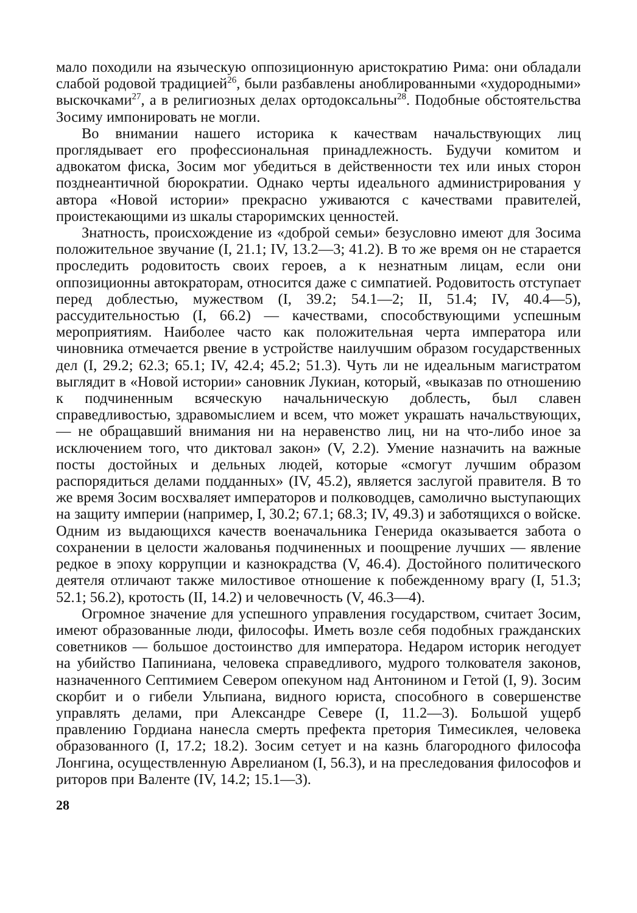мало походили на языческую оппозиционную аристократию Рима: они обладали слабой родовой традицией<sup>26</sup>, были разбавлены аноблированными «худородными» выскочками<sup>27</sup>, а в религиозных делах ортодоксальны<sup>28</sup>. Подобные обстоятельства Зосиму импонировать не могли.
Во внимании нашего историка к качествам начальствующих лиц проглядывает его профессиональная принадлежность. Будучи комитом и адвокатом фиска, Зосим мог убедиться в действенности тех или иных сторон позднеантичной бюрократии. Однако черты идеального администрирования у автора «Новой истории» прекрасно уживаются с качествами правителей, проистекающими из шкалы староримских ценностей.
Знатность, происхождение из «доброй семьи» безусловно имеют для Зосима положительное звучание (I, 21.1; IV, 13.2—3; 41.2). В то же время он не старается проследить родовитость своих героев, а к незнатным лицам, если они оппозиционны автократорам, относится даже с симпатией. Родовитость отступает перед доблестью, мужеством (I, 39.2; 54.1—2; II, 51.4; IV, 40.4—5), рассудительностью (I, 66.2) — качествами, способствующими успешным мероприятиям. Наиболее часто как положительная черта императора или чиновника отмечается рвение в устройстве наилучшим образом государственных дел (I, 29.2; 62.3; 65.1; IV, 42.4; 45.2; 51.3). Чуть ли не идеальным магистратом выглядит в «Новой истории» сановник Лукиан, который, «выказав по отношению к подчиненным всяческую начальническую доблесть, был славен справедливостью, здравомыслием и всем, что может украшать начальствующих,— не обращавший внимания ни на неравенство лиц, ни на что-либо иное за исключением того, что диктовал закон» (V, 2.2). Умение назначить на важные посты достойных и дельных людей, которые «смогут лучшим образом распорядиться делами подданных» (IV, 45.2), является заслугой правителя. В то же время Зосим восхваляет императоров и полководцев, самолично выступающих на защиту империи (например, I, 30.2; 67.1; 68.3; IV, 49.3) и заботящихся о войске. Одним из выдающихся качеств военачальника Генерида оказывается забота о сохранении в целости жалованья подчиненных и поощрение лучших — явление редкое в эпоху коррупции и казнокрадства (V, 46.4). Достойного политического деятеля отличают также милостивое отношение к побежденному врагу (I, 51.3; 52.1; 56.2), кротость (II, 14.2) и человечность (V, 46.3—4).
Огромное значение для успешного управления государством, считает Зосим, имеют образованные люди, философы. Иметь возле себя подобных гражданских советников — большое достоинство для императора. Недаром историк негодует на убийство Папиниана, человека справедливого, мудрого толкователя законов, назначенного Септимием Севером опекуном над Антонином и Гетой (I, 9). Зосим скорбит и о гибели Ульпиана, видного юриста, способного в совершенстве управлять делами, при Александре Севере (I, 11.2—3). Большой ущерб правлению Гордиана нанесла смерть префекта претория Тимесиклея, человека образованного (I, 17.2; 18.2). Зосим сетует и на казнь благородного философа Лонгина, осуществленную Аврелианом (I, 56.3), и на преследования философов и риторов при Валенте (IV, 14.2; 15.1—3).
28